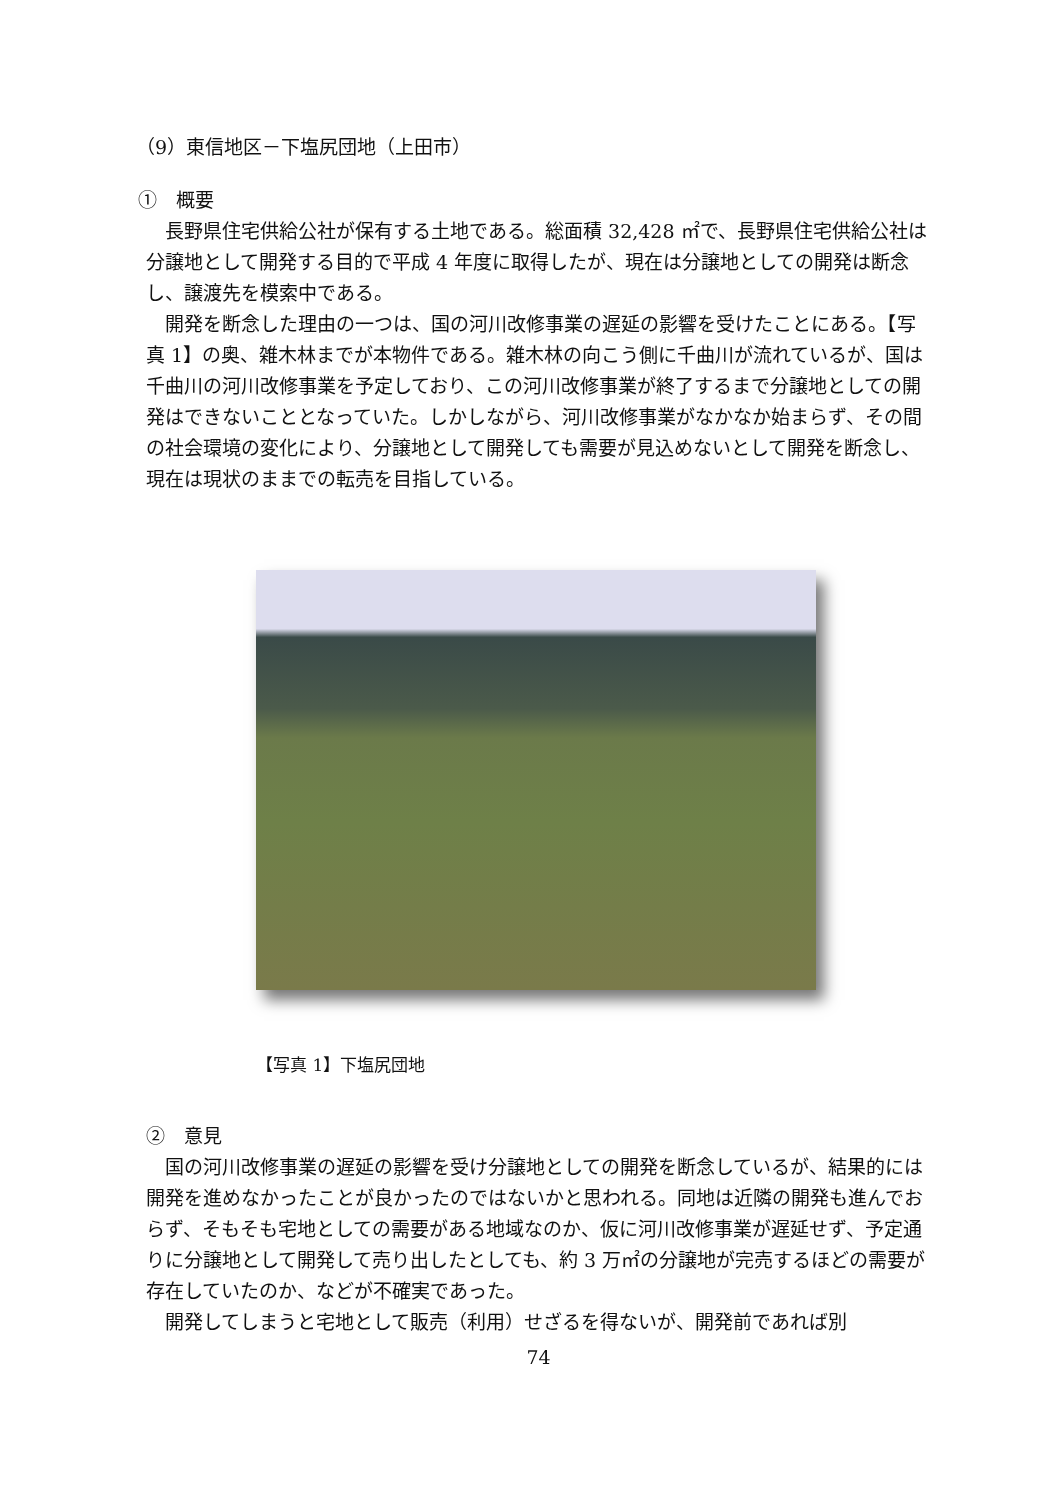（9）東信地区－下塩尻団地（上田市）
①　概要
長野県住宅供給公社が保有する土地である。総面積 32,428 ㎡で、長野県住宅供給公社は分譲地として開発する目的で平成 4 年度に取得したが、現在は分譲地としての開発は断念し、譲渡先を模索中である。
開発を断念した理由の一つは、国の河川改修事業の遅延の影響を受けたことにある。【写真 1】の奥、雑木林までが本物件である。雑木林の向こう側に千曲川が流れているが、国は千曲川の河川改修事業を予定しており、この河川改修事業が終了するまで分譲地としての開発はできないこととなっていた。しかしながら、河川改修事業がなかなか始まらず、その間の社会環境の変化により、分譲地として開発しても需要が見込めないとして開発を断念し、現在は現状のままでの転売を目指している。
【写真 1】下塩尻団地
②　意見
国の河川改修事業の遅延の影響を受け分譲地としての開発を断念しているが、結果的には開発を進めなかったことが良かったのではないかと思われる。同地は近隣の開発も進んでおらず、そもそも宅地としての需要がある地域なのか、仮に河川改修事業が遅延せず、予定通りに分譲地として開発して売り出したとしても、約 3 万㎡の分譲地が完売するほどの需要が存在していたのか、などが不確実であった。
開発してしまうと宅地として販売（利用）せざるを得ないが、開発前であれば別
74